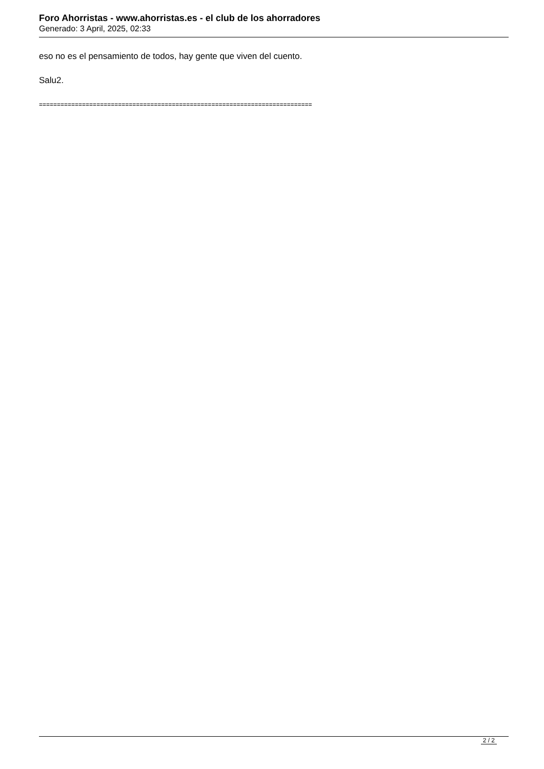Foro Ahorristas - www.ahorristas.es - el club de los ahorradores
Generado: 3 April, 2025, 02:33
eso no es el pensamiento de todos, hay gente que viven del cuento.
Salu2.
============================================================================
2 / 2